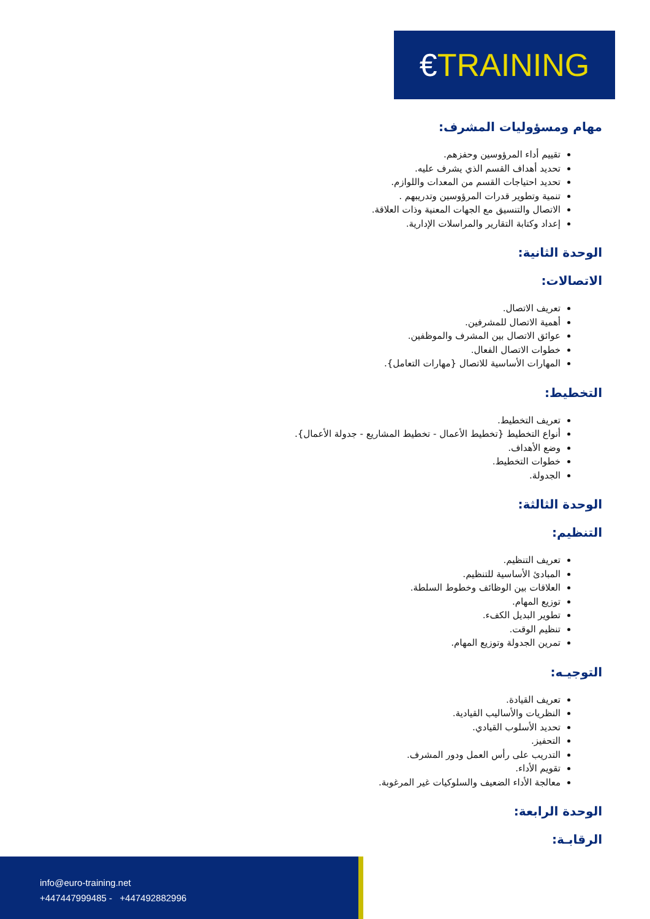€ TRAINING
مهام ومسؤوليات المشرف:
تقييم أداء المرؤوسين وحفزهم.
تحديد أهداف القسم الذي يشرف عليه.
تحديد احتياجات القسم من المعدات واللوازم.
تنمية وتطوير قدرات المرؤوسين وتدريبهم .
الاتصال والتنسيق مع الجهات المعنية وذات العلاقة.
إعداد وكتابة التقارير والمراسلات الإدارية.
الوحدة الثانية:
الاتصالات:
تعريف الاتصال.
أهمية الاتصال للمشرفين.
عوائق الاتصال بين المشرف والموظفين.
خطوات الاتصال الفعال.
المهارات الأساسية للاتصال {مهارات التعامل}.
التخطيط:
تعريف التخطيط.
أنواع التخطيط {تخطيط الأعمال - تخطيط المشاريع - جدولة الأعمال}.
وضع الأهداف.
خطوات التخطيط.
الجدولة.
الوحدة الثالثة:
التنظيم:
تعريف التنظيم.
المبادئ الأساسية للتنظيم.
العلاقات بين الوظائف وخطوط السلطة.
توزيع المهام.
تطوير البديل الكفء.
تنظيم الوقت.
تمرين الجدولة وتوزيع المهام.
التوجيـه:
تعريف القيادة.
النظريات والأساليب القيادية.
تحديد الأسلوب القيادي.
التحفيز.
التدريب على رأس العمل ودور المشرف.
تقويم الأداء.
معالجة الأداء الضعيف والسلوكيات غير المرغوبة.
الوحدة الرابعة:
الرقابـة:
info@euro-training.net
+447447999485 - +447492882996